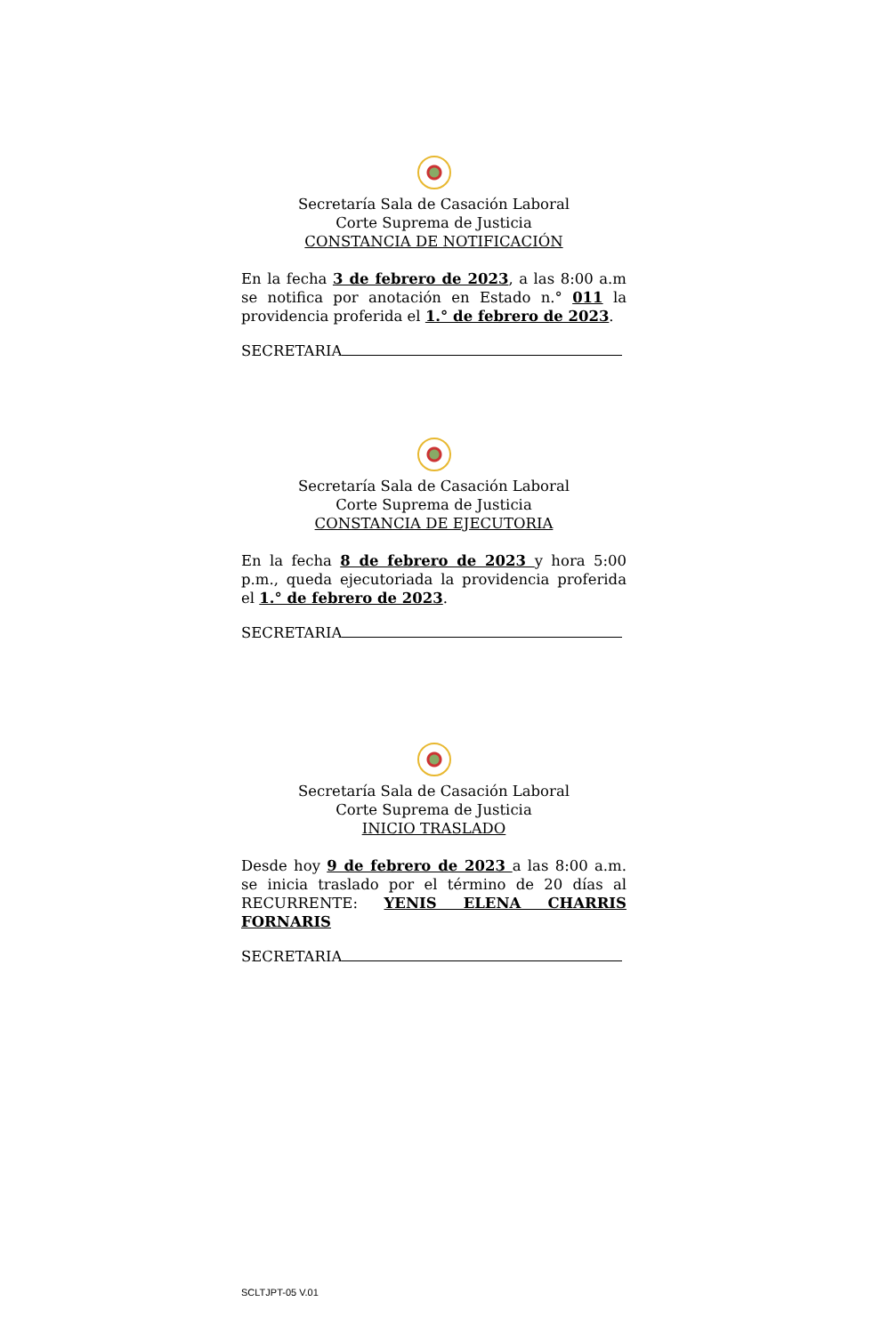Secretaría Sala de Casación Laboral
Corte Suprema de Justicia
CONSTANCIA DE NOTIFICACIÓN
En la fecha 3 de febrero de 2023, a las 8:00 a.m se notifica por anotación en Estado n.° 011 la providencia proferida el 1.° de febrero de 2023.
SECRETARIA
Secretaría Sala de Casación Laboral
Corte Suprema de Justicia
CONSTANCIA DE EJECUTORIA
En la fecha 8 de febrero de 2023 y hora 5:00 p.m., queda ejecutoriada la providencia proferida el 1.° de febrero de 2023.
SECRETARIA
Secretaría Sala de Casación Laboral
Corte Suprema de Justicia
INICIO TRASLADO
Desde hoy 9 de febrero de 2023 a las 8:00 a.m. se inicia traslado por el término de 20 días al RECURRENTE: YENIS ELENA CHARRIS FORNARIS
SECRETARIA
SCLTJPT-05 V.01